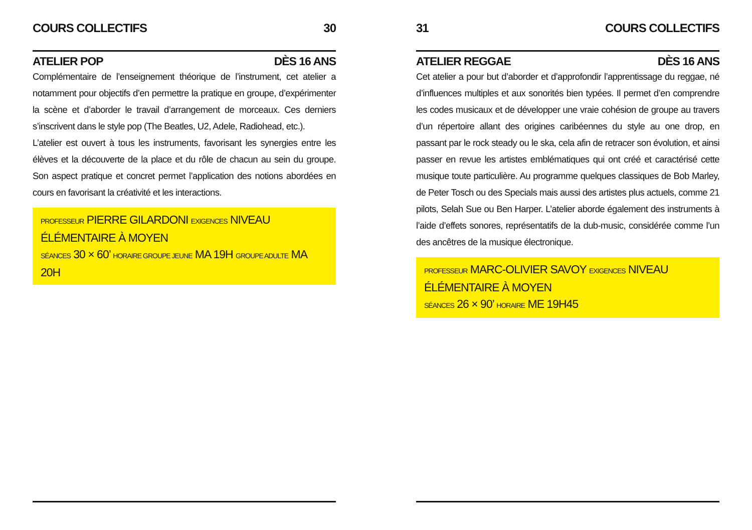COURS COLLECTIFS 30
ATELIER POP DÈS 16 ANS
Complémentaire de l’enseignement théorique de l’instrument, cet atelier a notamment pour objectifs d’en permettre la pratique en groupe, d’expérimenter la scène et d’aborder le travail d’arrangement de morceaux. Ces derniers s’inscrivent dans le style pop (The Beatles, U2, Adele, Radiohead, etc.).
L’atelier est ouvert à tous les instruments, favorisant les synergies entre les élèves et la découverte de la place et du rôle de chacun au sein du groupe. Son aspect pratique et concret permet l’application des notions abordées en cours en favorisant la créativité et les interactions.
PROFESSEUR PIERRE GILARDONI EXIGENCES NIVEAU ÉLÉMENTAIRE À MOYEN
SÉANCES 30 × 60’ HORAIRE GROUPE JEUNE MA 19H GROUPE ADULTE MA 20H
31 COURS COLLECTIFS
ATELIER REGGAE DÈS 16 ANS
Cet atelier a pour but d’aborder et d’approfondir l’apprentissage du reggae, né d’influences multiples et aux sonorités bien typées. Il permet d’en comprendre les codes musicaux et de développer une vraie cohésion de groupe au travers d’un répertoire allant des origines caribéennes du style au one drop, en passant par le rock steady ou le ska, cela afin de retracer son évolution, et ainsi passer en revue les artistes emblématiques qui ont créé et caractérisé cette musique toute particulière. Au programme quelques classiques de Bob Marley, de Peter Tosch ou des Specials mais aussi des artistes plus actuels, comme 21 pilots, Selah Sue ou Ben Harper. L’atelier aborde également des instruments à l’aide d’effets sonores, représentatifs de la dub-music, considérée comme l’un des ancêtres de la musique électronique.
PROFESSEUR MARC-OLIVIER SAVOY EXIGENCES NIVEAU ÉLÉMENTAIRE À MOYEN
SÉANCES 26 × 90’ HORAIRE ME 19H45